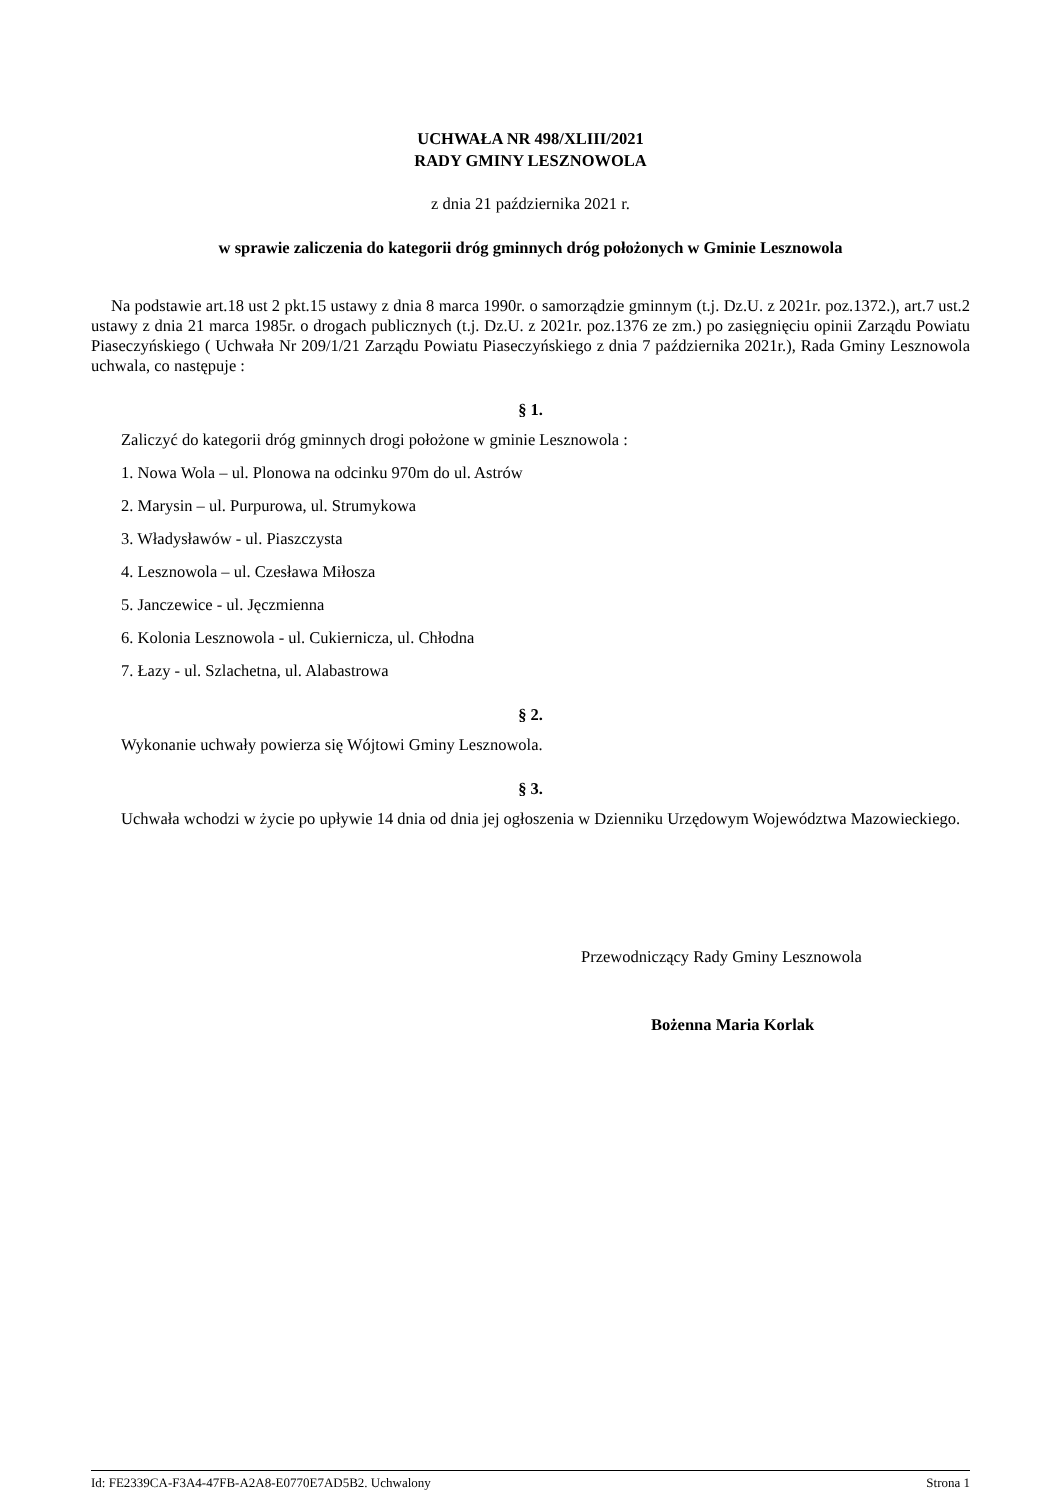UCHWAŁA NR 498/XLIII/2021
RADY GMINY LESZNOWOLA
z dnia 21 października 2021 r.
w sprawie zaliczenia do kategorii dróg gminnych dróg położonych w Gminie Lesznowola
Na podstawie art.18 ust 2 pkt.15 ustawy z dnia 8 marca 1990r. o samorządzie gminnym (t.j. Dz.U. z 2021r. poz.1372.), art.7 ust.2 ustawy z dnia 21 marca 1985r. o drogach publicznych (t.j. Dz.U. z 2021r. poz.1376 ze zm.) po zasięgnięciu opinii Zarządu Powiatu Piaseczyńskiego ( Uchwała Nr 209/1/21 Zarządu Powiatu Piaseczyńskiego z dnia 7 października 2021r.), Rada Gminy Lesznowola uchwala, co następuje :
§ 1.
Zaliczyć do kategorii dróg gminnych drogi położone w gminie Lesznowola :
1. Nowa Wola – ul. Plonowa na odcinku 970m do ul. Astrów
2. Marysin – ul. Purpurowa, ul. Strumykowa
3. Władysławów - ul. Piaszczysta
4. Lesznowola – ul. Czesława Miłosza
5. Janczewice - ul. Jęczmienna
6. Kolonia Lesznowola - ul. Cukiernicza, ul. Chłodna
7. Łazy - ul. Szlachetna, ul. Alabastrowa
§ 2.
Wykonanie uchwały powierza się Wójtowi Gminy Lesznowola.
§ 3.
Uchwała wchodzi w życie po upływie 14 dnia od dnia jej ogłoszenia w Dzienniku Urzędowym Województwa Mazowieckiego.
Przewodniczący Rady Gminy Lesznowola
Bożenna Maria Korlak
Id: FE2339CA-F3A4-47FB-A2A8-E0770E7AD5B2. Uchwalony Strona 1